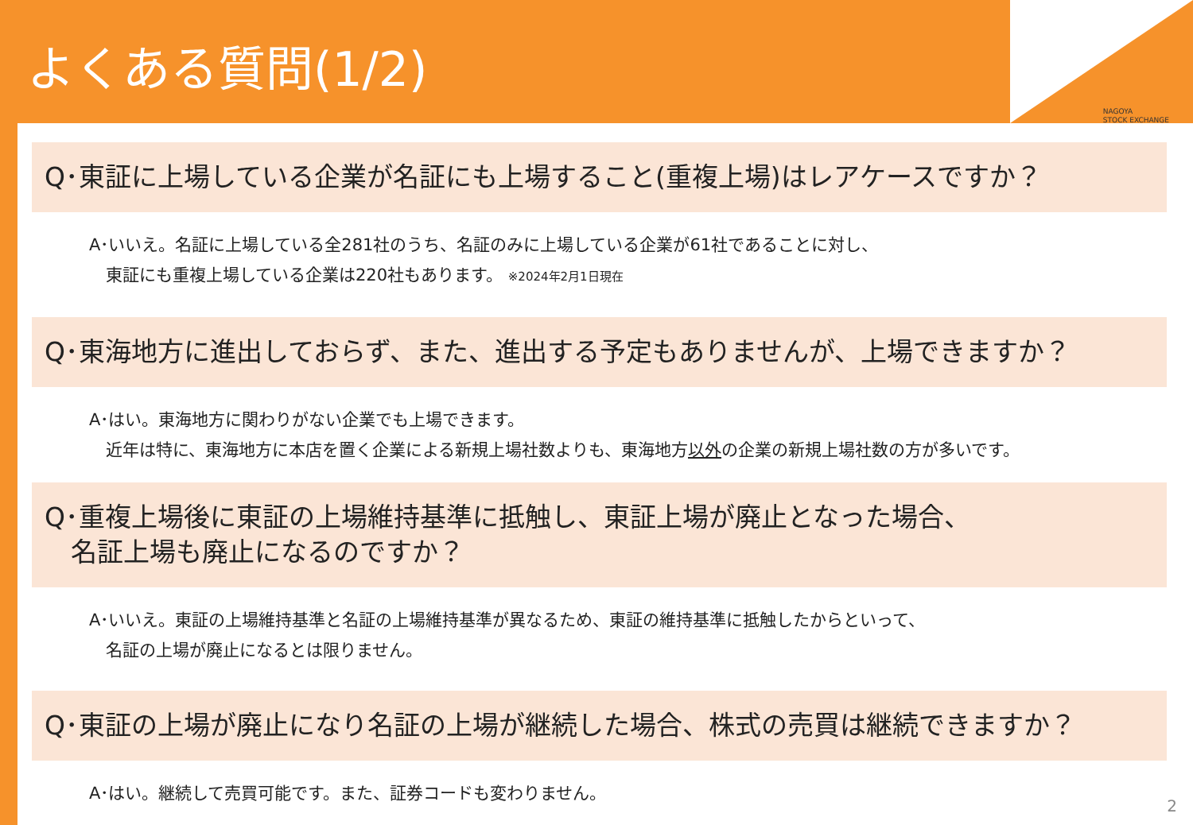よくある質問(1/2)
NAGOYA
STOCK EXCHANGE
Q･東証に上場している企業が名証にも上場すること(重複上場)はレアケースですか？
A･いいえ。名証に上場している全281社のうち、名証のみに上場している企業が61社であることに対し、
　東証にも重複上場している企業は220社もあります。 ※2024年2月1日現在
Q･東海地方に進出しておらず、また、進出する予定もありませんが、上場できますか？
A･はい。東海地方に関わりがない企業でも上場できます。
　近年は特に、東海地方に本店を置く企業による新規上場社数よりも、東海地方以外の企業の新規上場社数の方が多いです。
Q･重複上場後に東証の上場維持基準に抵触し、東証上場が廃止となった場合、
　名証上場も廃止になるのですか？
A･いいえ。東証の上場維持基準と名証の上場維持基準が異なるため、東証の維持基準に抵触したからといって、
　名証の上場が廃止になるとは限りません。
Q･東証の上場が廃止になり名証の上場が継続した場合、株式の売買は継続できますか？
A･はい。継続して売買可能です。また、証券コードも変わりません。
2